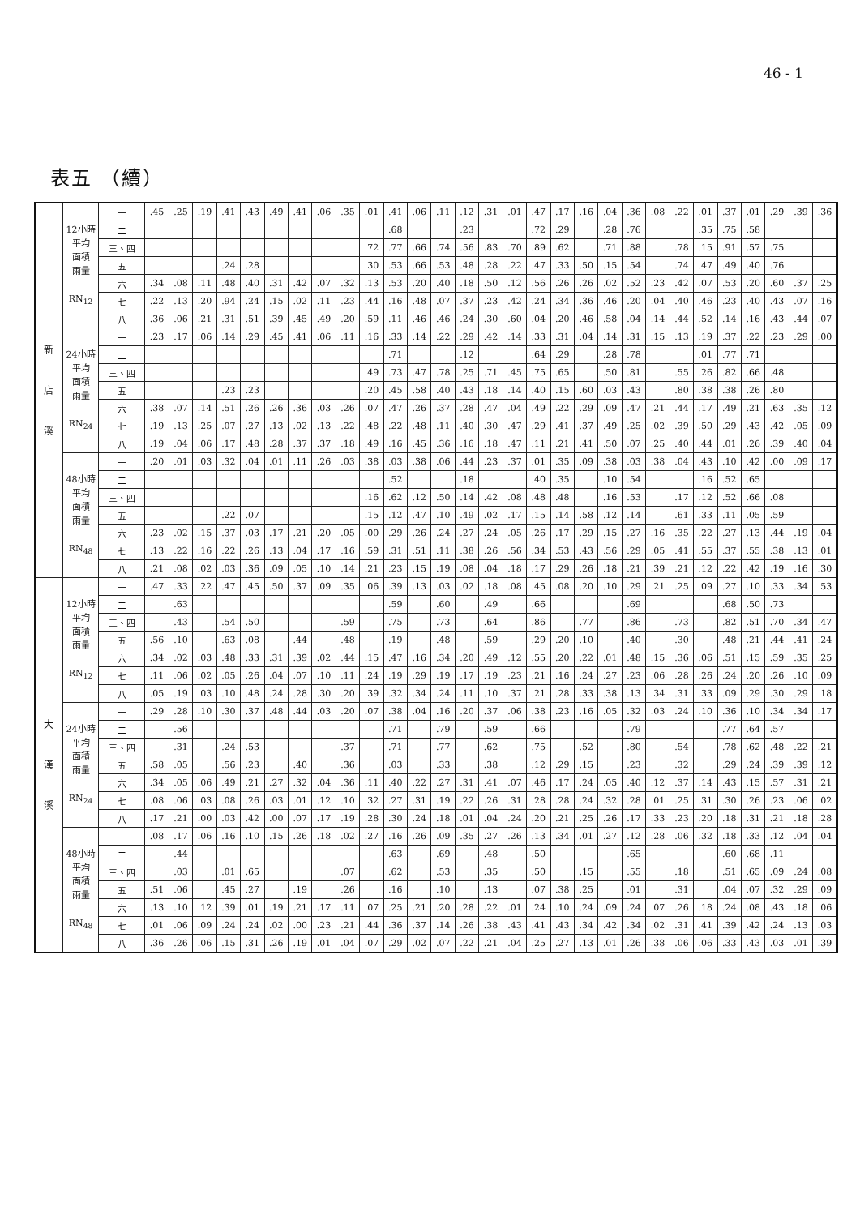46 - 1
表五 （續）
| 新 店 溪 | 12小時 平均 面積 雨量 RN<sub>12</sub> | 一 | .45 | .25 | .19 | .41 | .43 | .49 | .41 | .06 | .35 | .01 | .41 | .06 | .11 | .12 | .31 | .01 | .47 | .17 | .16 | .04 | .36 | .08 | .22 | .01 | .37 | .01 | .29 | .39 | .36 |
| | | 二 | | | | | | | | | | | .68 | | | .23 | | | .72 | .29 | | .28 | .76 | | | .35 | .75 | .58 | | | |
| | | 三、四 | | | | | | | | | | .72 | .77 | .66 | .74 | .56 | .83 | .70 | .89 | .62 | | .71 | .88 | | .78 | .15 | .91 | .57 | .75 | | |
| | | 五 | | | | .24 | .28 | | | | | .30 | .53 | .66 | .53 | .48 | .28 | .22 | .47 | .33 | .50 | .15 | .54 | | .74 | .47 | .49 | .40 | .76 | | |
| | | 六 | .34 | .08 | .11 | .48 | .40 | .31 | .42 | .07 | .32 | .13 | .53 | .20 | .40 | .18 | .50 | .12 | .56 | .26 | .26 | .02 | .52 | .23 | .42 | .07 | .53 | .20 | .60 | .37 | .25 |
| | | 七 | .22 | .13 | .20 | .94 | .24 | .15 | .02 | .11 | .23 | .44 | .16 | .48 | .07 | .37 | .23 | .42 | .24 | .34 | .36 | .46 | .20 | .04 | .40 | .46 | .23 | .40 | .43 | .07 | .16 |
| | | 八 | .36 | .06 | .21 | .31 | .51 | .39 | .45 | .49 | .20 | .59 | .11 | .46 | .46 | .24 | .30 | .60 | .04 | .20 | .46 | .58 | .04 | .14 | .44 | .52 | .14 | .16 | .43 | .44 | .07 |
| | 24小時 平均 面積 雨量 RN<sub>24</sub> | 一 | .23 | .17 | .06 | .14 | .29 | .45 | .41 | .06 | .11 | .16 | .33 | .14 | .22 | .29 | .42 | .14 | .33 | .31 | .04 | .14 | .31 | .15 | .13 | .19 | .37 | .22 | .23 | .29 | .00 |
| | | 二 | | | | | | | | | | | .71 | | | .12 | | | .64 | .29 | | .28 | .78 | | | .01 | .77 | .71 | | | |
| | | 三、四 | | | | | | | | | | .49 | .73 | .47 | .78 | .25 | .71 | .45 | .75 | .65 | | .50 | .81 | | .55 | .26 | .82 | .66 | .48 | | |
| | | 五 | | | | .23 | .23 | | | | | .20 | .45 | .58 | .40 | .43 | .18 | .14 | .40 | .15 | .60 | .03 | .43 | | .80 | .38 | .38 | .26 | .80 | | |
| | | 六 | .38 | .07 | .14 | .51 | .26 | .26 | .36 | .03 | .26 | .07 | .47 | .26 | .37 | .28 | .47 | .04 | .49 | .22 | .29 | .09 | .47 | .21 | .44 | .17 | .49 | .21 | .63 | .35 | .12 |
| | | 七 | .19 | .13 | .25 | .07 | .27 | .13 | .02 | .13 | .22 | .48 | .22 | .48 | .11 | .40 | .30 | .47 | .29 | .41 | .37 | .49 | .25 | .02 | .39 | .50 | .29 | .43 | .42 | .05 | .09 |
| | | 八 | .19 | .04 | .06 | .17 | .48 | .28 | .37 | .37 | .18 | .49 | .16 | .45 | .36 | .16 | .18 | .47 | .11 | .21 | .41 | .50 | .07 | .25 | .40 | .44 | .01 | .26 | .39 | .40 | .04 |
| | 48小時 平均 面積 雨量 RN<sub>48</sub> | 一 | .20 | .01 | .03 | .32 | .04 | .01 | .11 | .26 | .03 | .38 | .03 | .38 | .06 | .44 | .23 | .37 | .01 | .35 | .09 | .38 | .03 | .38 | .04 | .43 | .10 | .42 | .00 | .09 | .17 |
| | | 二 | | | | | | | | | | | .52 | | | .18 | | | .40 | .35 | | .10 | .54 | | | .16 | .52 | .65 | | | |
| | | 三、四 | | | | | | | | | | .16 | .62 | .12 | .50 | .14 | .42 | .08 | .48 | .48 | | .16 | .53 | | .17 | .12 | .52 | .66 | .08 | | |
| | | 五 | | | | .22 | .07 | | | | | .15 | .12 | .47 | .10 | .49 | .02 | .17 | .15 | .14 | .58 | .12 | .14 | | .61 | .33 | .11 | .05 | .59 | | |
| | | 六 | .23 | .02 | .15 | .37 | .03 | .17 | .21 | .20 | .05 | .00 | .29 | .26 | .24 | .27 | .24 | .05 | .26 | .17 | .29 | .15 | .27 | .16 | .35 | .22 | .27 | .13 | .44 | .19 | .04 |
| | | 七 | .13 | .22 | .16 | .22 | .26 | .13 | .04 | .17 | .16 | .59 | .31 | .51 | .11 | .38 | .26 | .56 | .34 | .53 | .43 | .56 | .29 | .05 | .41 | .55 | .37 | .55 | .38 | .13 | .01 |
| | | 八 | .21 | .08 | .02 | .03 | .36 | .09 | .05 | .10 | .14 | .21 | .23 | .15 | .19 | .08 | .04 | .18 | .17 | .29 | .26 | .18 | .21 | .39 | .21 | .12 | .22 | .42 | .19 | .16 | .30 |
| 大 漢 溪 | 12小時 平均 面積 雨量 RN<sub>12</sub> | 一 | .47 | .33 | .22 | .47 | .45 | .50 | .37 | .09 | .35 | .06 | .39 | .13 | .03 | .02 | .18 | .08 | .45 | .08 | .20 | .10 | .29 | .21 | .25 | .09 | .27 | .10 | .33 | .34 | .53 |
| | | 二 | | .63 | | | | | | | | | .59 | | .60 | | .49 | | .66 | | | | .69 | | | | .68 | .50 | .73 | | |
| | | 三、四 | | .43 | | .54 | .50 | | | | .59 | | .75 | | .73 | | .64 | | .86 | | .77 | | .86 | | .73 | | .82 | .51 | .70 | .34 | .47 |
| | | 五 | .56 | .10 | | .63 | .08 | | .44 | | .48 | | .19 | | .48 | | .59 | | .29 | .20 | .10 | | .40 | | .30 | | .48 | .21 | .44 | .41 | .24 |
| | | 六 | .34 | .02 | .03 | .48 | .33 | .31 | .39 | .02 | .44 | .15 | .47 | .16 | .34 | .20 | .49 | .12 | .55 | .20 | .22 | .01 | .48 | .15 | .36 | .06 | .51 | .15 | .59 | .35 | .25 |
| | | 七 | .11 | .06 | .02 | .05 | .26 | .04 | .07 | .10 | .11 | .24 | .19 | .29 | .19 | .17 | .19 | .23 | .21 | .16 | .24 | .27 | .23 | .06 | .28 | .26 | .24 | .20 | .26 | .10 | .09 |
| | | 八 | .05 | .19 | .03 | .10 | .48 | .24 | .28 | .30 | .20 | .39 | .32 | .34 | .24 | .11 | .10 | .37 | .21 | .28 | .33 | .38 | .13 | .34 | .31 | .33 | .09 | .29 | .30 | .29 | .18 |
| | 24小時 平均 面積 雨量 RN<sub>24</sub> | 一 | .29 | .28 | .10 | .30 | .37 | .48 | .44 | .03 | .20 | .07 | .38 | .04 | .16 | .20 | .37 | .06 | .38 | .23 | .16 | .05 | .32 | .03 | .24 | .10 | .36 | .10 | .34 | .34 | .17 |
| | | 二 | | .56 | | | | | | | | | .71 | | .79 | | .59 | | .66 | | | | .79 | | | | .77 | .64 | .57 | | |
| | | 三、四 | | .31 | | .24 | .53 | | | | .37 | | .71 | | .77 | | .62 | | .75 | | .52 | | .80 | | .54 | | .78 | .62 | .48 | .22 | .21 |
| | | 五 | .58 | .05 | | .56 | .23 | | .40 | | .36 | | .03 | | .33 | | .38 | | .12 | .29 | .15 | | .23 | | .32 | | .29 | .24 | .39 | .39 | .12 |
| | | 六 | .34 | .05 | .06 | .49 | .21 | .27 | .32 | .04 | .36 | .11 | .40 | .22 | .27 | .31 | .41 | .07 | .46 | .17 | .24 | .05 | .40 | .12 | .37 | .14 | .43 | .15 | .57 | .31 | .21 |
| | | 七 | .08 | .06 | .03 | .08 | .26 | .03 | .01 | .12 | .10 | .32 | .27 | .31 | .19 | .22 | .26 | .31 | .28 | .28 | .24 | .32 | .28 | .01 | .25 | .31 | .30 | .26 | .23 | .06 | .02 |
| | | 八 | .17 | .21 | .00 | .03 | .42 | .00 | .07 | .17 | .19 | .28 | .30 | .24 | .18 | .01 | .04 | .24 | .20 | .21 | .25 | .26 | .17 | .33 | .23 | .20 | .18 | .31 | .21 | .18 | .28 |
| | 48小時 平均 面積 雨量 RN<sub>48</sub> | 一 | .08 | .17 | .06 | .16 | .10 | .15 | .26 | .18 | .02 | .27 | .16 | .26 | .09 | .35 | .27 | .26 | .13 | .34 | .01 | .27 | .12 | .28 | .06 | .32 | .18 | .33 | .12 | .04 | .04 |
| | | 二 | | .44 | | | | | | | | | .63 | | .69 | | .48 | | .50 | | | | .65 | | | | .60 | .68 | .11 | | |
| | | 三、四 | | .03 | | .01 | .65 | | | | .07 | | .62 | | .53 | | .35 | | .50 | | .15 | | .55 | | .18 | | .51 | .65 | .09 | .24 | .08 |
| | | 五 | .51 | .06 | | .45 | .27 | | .19 | | .26 | | .16 | | .10 | | .13 | | .07 | .38 | .25 | | .01 | | .31 | | .04 | .07 | .32 | .29 | .09 |
| | | 六 | .13 | .10 | .12 | .39 | .01 | .19 | .21 | .17 | .11 | .07 | .25 | .21 | .20 | .28 | .22 | .01 | .24 | .10 | .24 | .09 | .24 | .07 | .26 | .18 | .24 | .08 | .43 | .18 | .06 |
| | | 七 | .01 | .06 | .09 | .24 | .24 | .02 | .00 | .23 | .21 | .44 | .36 | .37 | .14 | .26 | .38 | .43 | .41 | .43 | .34 | .42 | .34 | .02 | .31 | .41 | .39 | .42 | .24 | .13 | .03 |
| | | 八 | .36 | .26 | .06 | .15 | .31 | .26 | .19 | .01 | .04 | .07 | .29 | .02 | .07 | .22 | .21 | .04 | .25 | .27 | .13 | .01 | .26 | .38 | .06 | .06 | .33 | .43 | .03 | .01 | .39 |